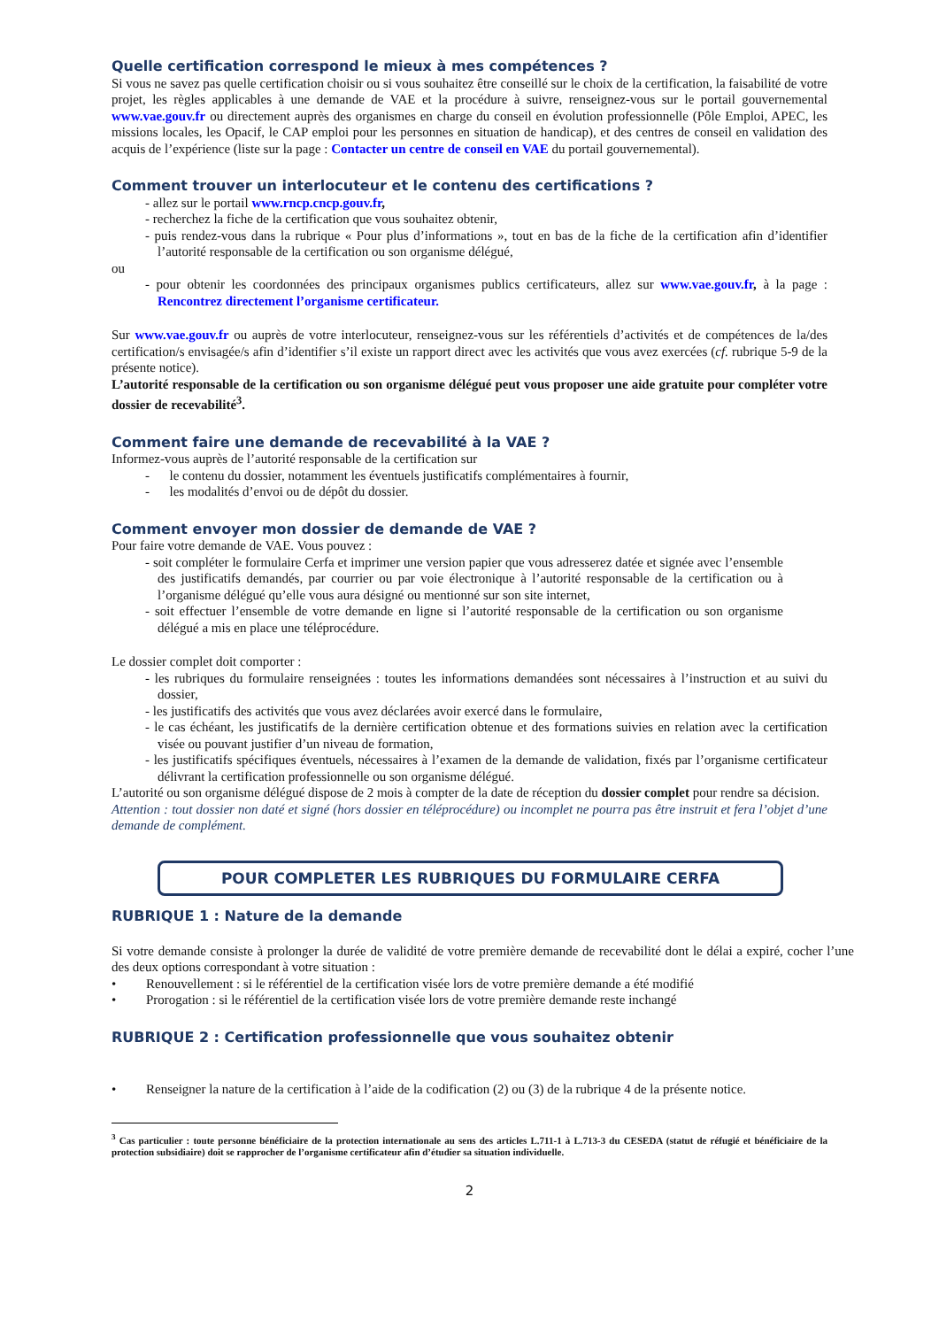Quelle certification correspond le mieux à mes compétences ?
Si vous ne savez pas quelle certification choisir ou si vous souhaitez être conseillé sur le choix de la certification, la faisabilité de votre projet, les règles applicables à une demande de VAE et la procédure à suivre, renseignez-vous sur le portail gouvernemental www.vae.gouv.fr ou directement auprès des organismes en charge du conseil en évolution professionnelle (Pôle Emploi, APEC, les missions locales, les Opacif, le CAP emploi pour les personnes en situation de handicap), et des centres de conseil en validation des acquis de l’expérience (liste sur la page : Contacter un centre de conseil en VAE du portail gouvernemental).
Comment trouver un interlocuteur et le contenu des certifications ?
- allez sur le portail www.rncp.cncp.gouv.fr,
- recherchez la fiche de la certification que vous souhaitez obtenir,
- puis rendez-vous dans la rubrique « Pour plus d’informations », tout en bas de la fiche de la certification afin d’identifier l’autorité responsable de la certification ou son organisme délégué,
ou
- pour obtenir les coordonnées des principaux organismes publics certificateurs, allez sur www.vae.gouv.fr, à la page : Rencontrez directement l’organisme certificateur.
Sur www.vae.gouv.fr ou auprès de votre interlocuteur, renseignez-vous sur les référentiels d’activités et de compétences de la/des certification/s envisagée/s afin d’identifier s’il existe un rapport direct avec les activités que vous avez exercées (cf. rubrique 5-9 de la présente notice).
L’autorité responsable de la certification ou son organisme délégué peut vous proposer une aide gratuite pour compléter votre dossier de recevabilité<sup>3</sup>.
Comment faire une demande de recevabilité à la VAE ?
Informez-vous auprès de l’autorité responsable de la certification sur
- le contenu du dossier, notamment les éventuels justificatifs complémentaires à fournir,
- les modalités d’envoi ou de dépôt du dossier.
Comment envoyer mon dossier de demande de VAE ?
Pour faire votre demande de VAE. Vous pouvez :
- soit compléter le formulaire Cerfa et imprimer une version papier que vous adresserez datée et signée avec l’ensemble des justificatifs demandés, par courrier ou par voie électronique à l’autorité responsable de la certification ou à l’organisme délégué qu’elle vous aura désigné ou mentionné sur son site internet,
- soit effectuer l’ensemble de votre demande en ligne si l’autorité responsable de la certification ou son organisme délégué a mis en place une téléprocédure.
Le dossier complet doit comporter :
- les rubriques du formulaire renseignées : toutes les informations demandées sont nécessaires à l’instruction et au suivi du dossier,
- les justificatifs des activités que vous avez déclarées avoir exercé dans le formulaire,
- le cas échéant, les justificatifs de la dernière certification obtenue et des formations suivies en relation avec la certification visée ou pouvant justifier d’un niveau de formation,
- les justificatifs spécifiques éventuels, nécessaires à l’examen de la demande de validation, fixés par l’organisme certificateur délivrant la certification professionnelle ou son organisme délégué.
L’autorité ou son organisme délégué dispose de 2 mois à compter de la date de réception du dossier complet pour rendre sa décision.
Attention : tout dossier non daté et signé (hors dossier en téléprocédure) ou incomplet ne pourra pas être instruit et fera l’objet d’une demande de complément.
POUR COMPLETER LES RUBRIQUES DU FORMULAIRE CERFA
RUBRIQUE 1 : Nature de la demande
Si votre demande consiste à prolonger la durée de validité de votre première demande de recevabilité dont le délai a expiré, cocher l’une des deux options correspondant à votre situation :
• Renouvellement : si le référentiel de la certification visée lors de votre première demande a été modifié
• Prorogation : si le référentiel de la certification visée lors de votre première demande reste inchangé
RUBRIQUE 2 : Certification professionnelle que vous souhaitez obtenir
• Renseigner la nature de la certification à l’aide de la codification (2) ou (3) de la rubrique 4 de la présente notice.
<sup>3</sup> Cas particulier : toute personne bénéficiaire de la protection internationale au sens des articles L.711-1 à L.713-3 du CESEDA (statut de réfugié et bénéficiaire de la protection subsidiaire) doit se rapprocher de l’organisme certificateur afin d’étudier sa situation individuelle.
2